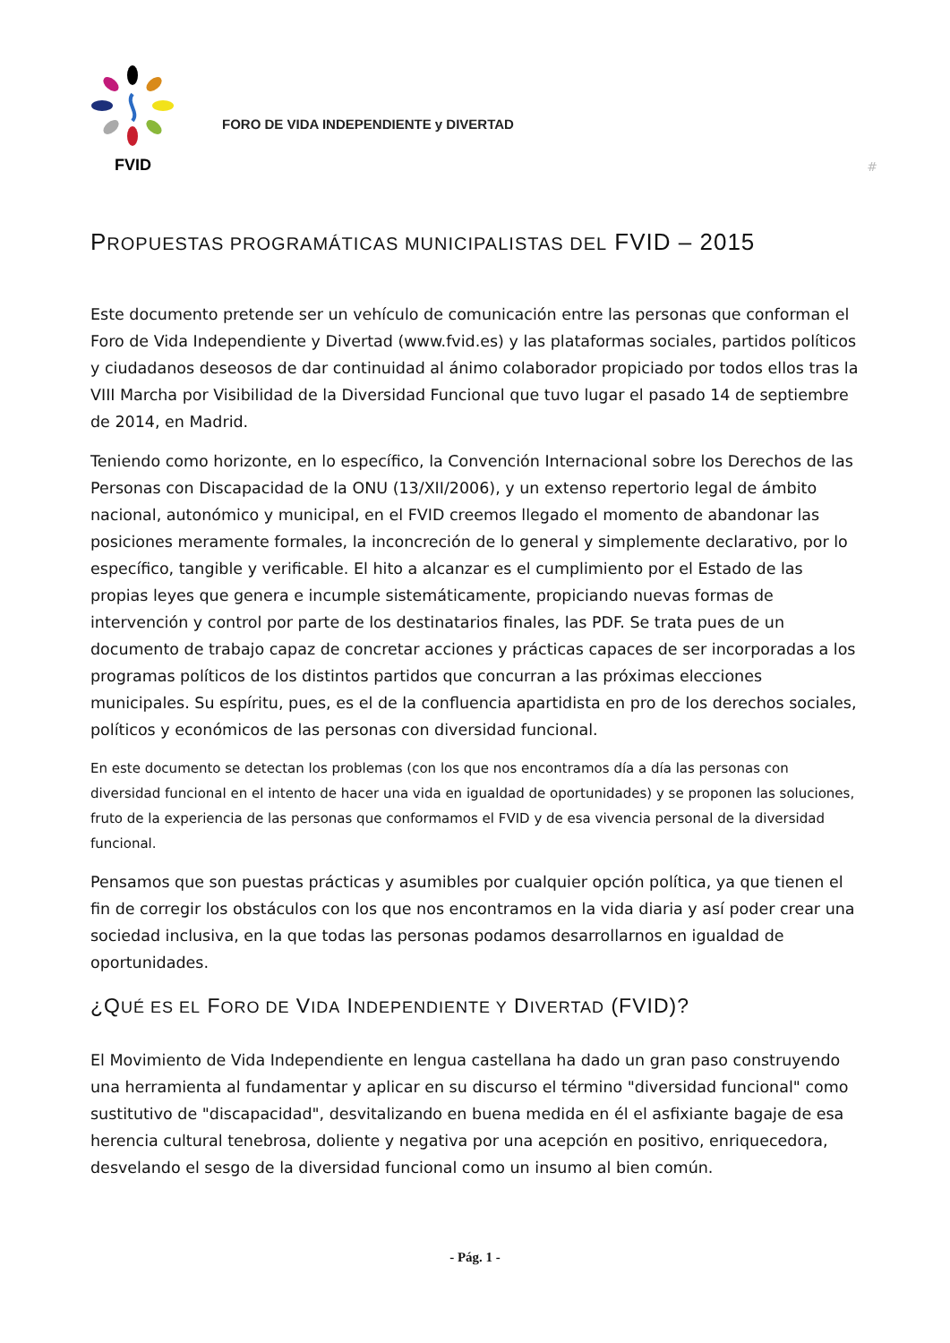FVID
FORO DE VIDA INDEPENDIENTE y DIVERTAD
#
PROPUESTAS PROGRAMÁTICAS MUNICIPALISTAS DEL FVID – 2015
Este documento pretende ser un vehículo de comunicación entre las personas que conforman el Foro de Vida Independiente y Divertad (www.fvid.es) y las plataformas sociales, partidos políticos y ciudadanos deseosos de dar continuidad al ánimo colaborador propiciado por todos ellos tras la VIII Marcha por Visibilidad de la Diversidad Funcional que tuvo lugar el pasado 14 de septiembre de 2014, en Madrid.
Teniendo como horizonte, en lo específico, la Convención Internacional sobre los Derechos de las Personas con Discapacidad de la ONU (13/XII/2006), y un extenso repertorio legal de ámbito nacional, autonómico y municipal, en el FVID creemos llegado el momento de abandonar las posiciones meramente formales, la inconcreción de lo general y simplemente declarativo, por lo específico, tangible y verificable. El hito a alcanzar es el cumplimiento por el Estado de las propias leyes que genera e incumple sistemáticamente, propiciando nuevas formas de intervención y control por parte de los destinatarios finales, las PDF. Se trata pues de un documento de trabajo capaz de concretar acciones y prácticas capaces de ser incorporadas a los programas políticos de los distintos partidos que concurran a las próximas elecciones municipales. Su espíritu, pues, es el de la confluencia apartidista en pro de los derechos sociales, políticos y económicos de las personas con diversidad funcional.
En este documento se detectan los problemas (con los que nos encontramos día a día las personas con diversidad funcional en el intento de hacer una vida en igualdad de oportunidades) y se proponen las soluciones, fruto de la experiencia de las personas que conformamos el FVID y de esa vivencia personal de la diversidad funcional.
Pensamos que son puestas prácticas y asumibles por cualquier opción política, ya que tienen el fin de corregir los obstáculos con los que nos encontramos en la vida diaria y así poder crear una sociedad inclusiva, en la que todas las personas podamos desarrollarnos en igualdad de oportunidades.
¿QUÉ ES EL FORO DE VIDA INDEPENDIENTE Y DIVERTAD (FVID)?
El Movimiento de Vida Independiente en lengua castellana ha dado un gran paso construyendo una herramienta al fundamentar y aplicar en su discurso el término "diversidad funcional" como sustitutivo de "discapacidad", desvitalizando en buena medida en él el asfixiante bagaje de esa herencia cultural tenebrosa, doliente y negativa por una acepción en positivo, enriquecedora, desvelando el sesgo de la diversidad funcional como un insumo al bien común.
- Pág. 1 -